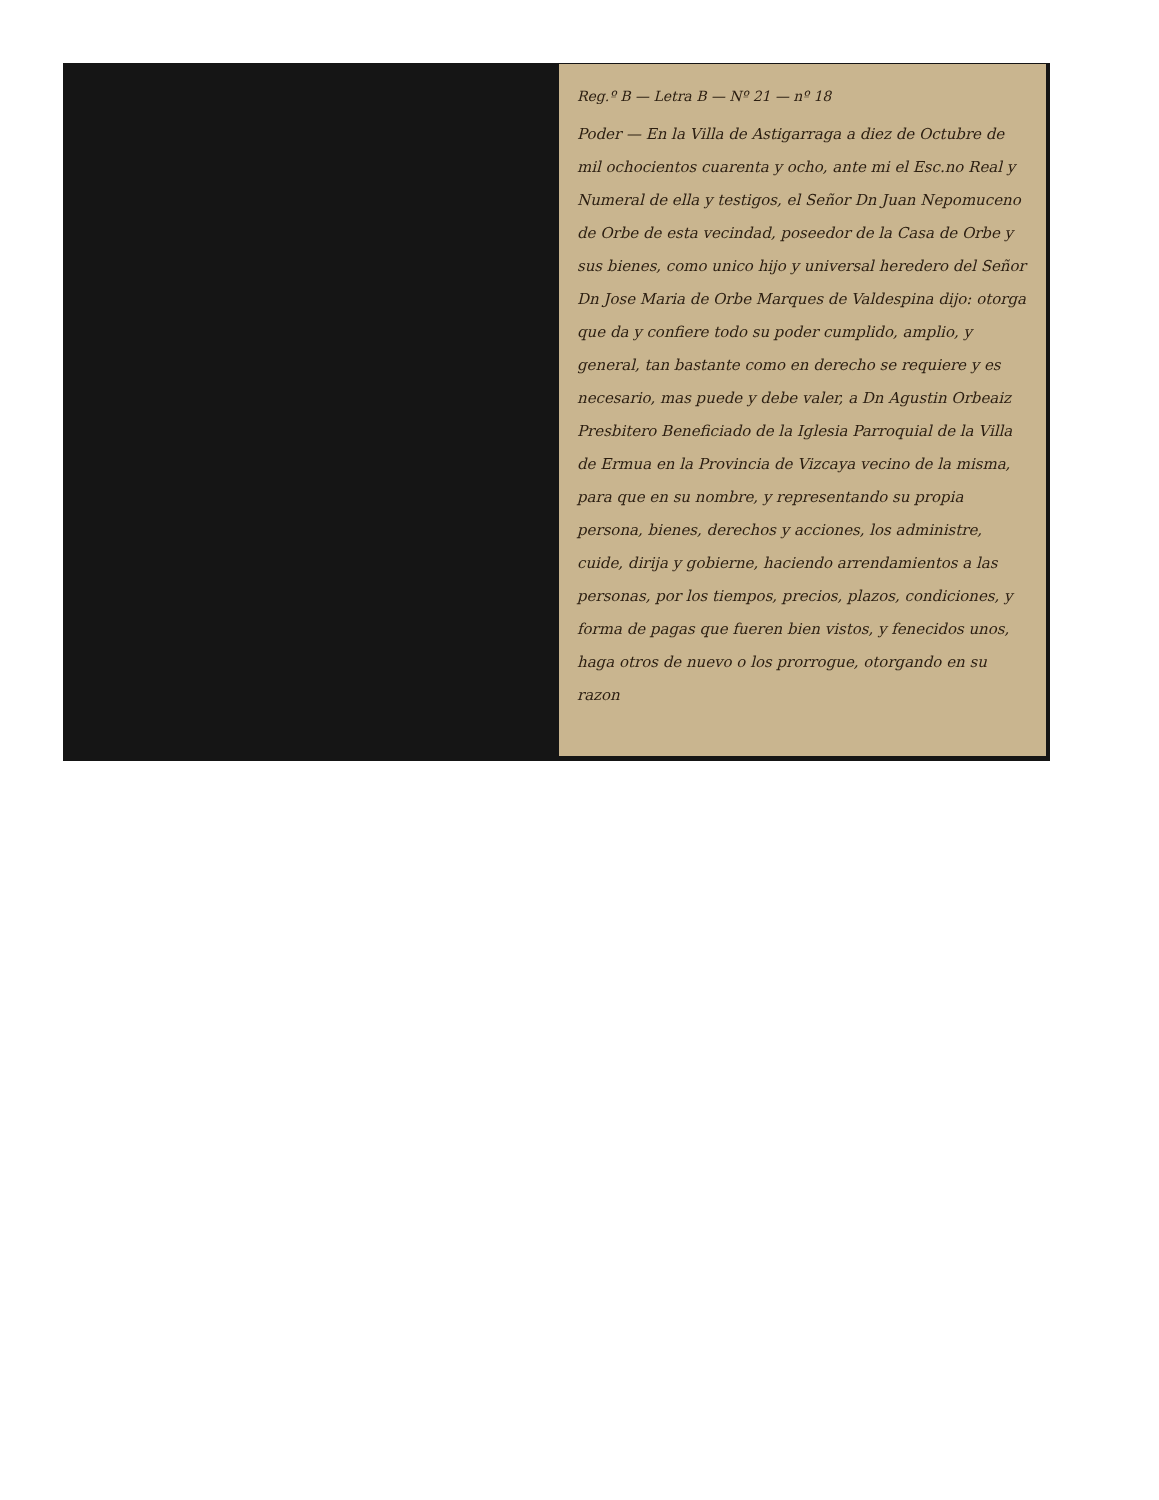Reg.º B — Letra B — Nº 21 — nº 18
Poder — En la Villa de Astigarraga a diez de Octubre de mil ochocientos cuarenta y ocho, ante mi el Esc.no Real y Numeral de ella y testigos, el Señor Dn Juan Nepomuceno de Orbe de esta vecindad, poseedor de la Casa de Orbe y sus bienes, como unico hijo y universal heredero del Señor Dn Jose Maria de Orbe Marques de Valdespina dijo: otorga que da y confiere todo su poder cumplido, amplio, y general, tan bastante como en derecho se requiere y es necesario, mas puede y debe valer, a Dn Agustin Orbeaiz Presbitero Beneficiado de la Iglesia Parroquial de la Villa de Ermua en la Provincia de Vizcaya vecino de la misma, para que en su nombre, y representando su propia persona, bienes, derechos y acciones, los administre, cuide, dirija y gobierne, haciendo arrendamientos a las personas, por los tiempos, precios, plazos, condiciones, y forma de pagas que fueren bien vistos, y fenecidos unos, haga otros de nuevo o los prorrogue, otorgando en su razon